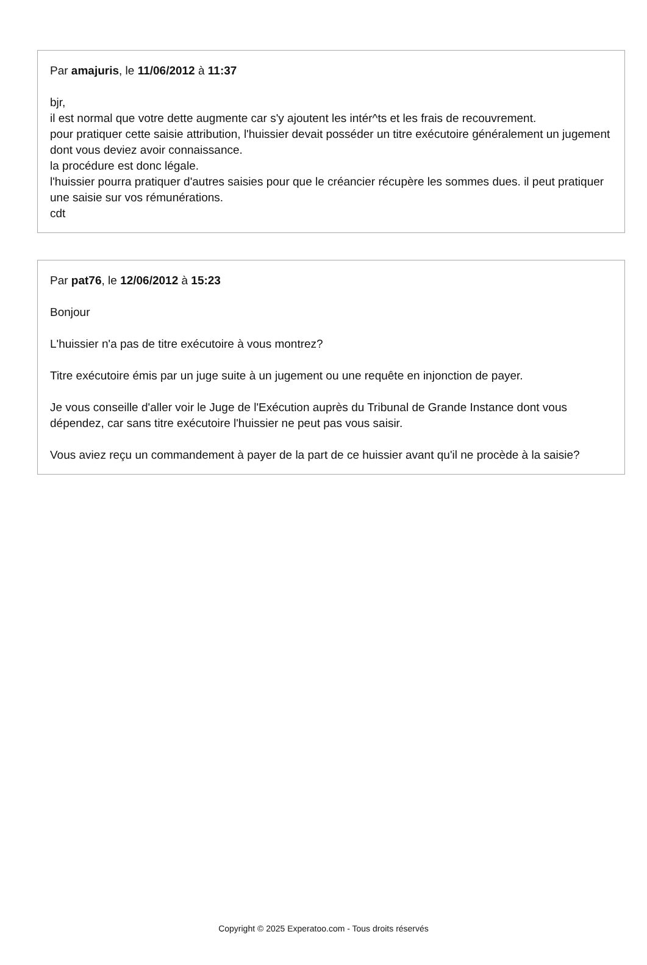Par amajuris, le 11/06/2012 à 11:37
bjr,
il est normal que votre dette augmente car s'y ajoutent les intér^ts et les frais de recouvrement.
pour pratiquer cette saisie attribution, l'huissier devait posséder un titre exécutoire généralement un jugement dont vous deviez avoir connaissance.
la procédure est donc légale.
l'huissier pourra pratiquer d'autres saisies pour que le créancier récupère les sommes dues. il peut pratiquer une saisie sur vos rémunérations.
cdt
Par pat76, le 12/06/2012 à 15:23
Bonjour
L'huissier n'a pas de titre exécutoire à vous montrez?
Titre exécutoire émis par un juge suite à un jugement ou une requête en injonction de payer.
Je vous conseille d'aller voir le Juge de l'Exécution auprès du Tribunal de Grande Instance dont vous dépendez, car sans titre exécutoire l'huissier ne peut pas vous saisir.
Vous aviez reçu un commandement à payer de la part de ce huissier avant qu'il ne procède à la saisie?
Copyright © 2025 Experatoo.com - Tous droits réservés